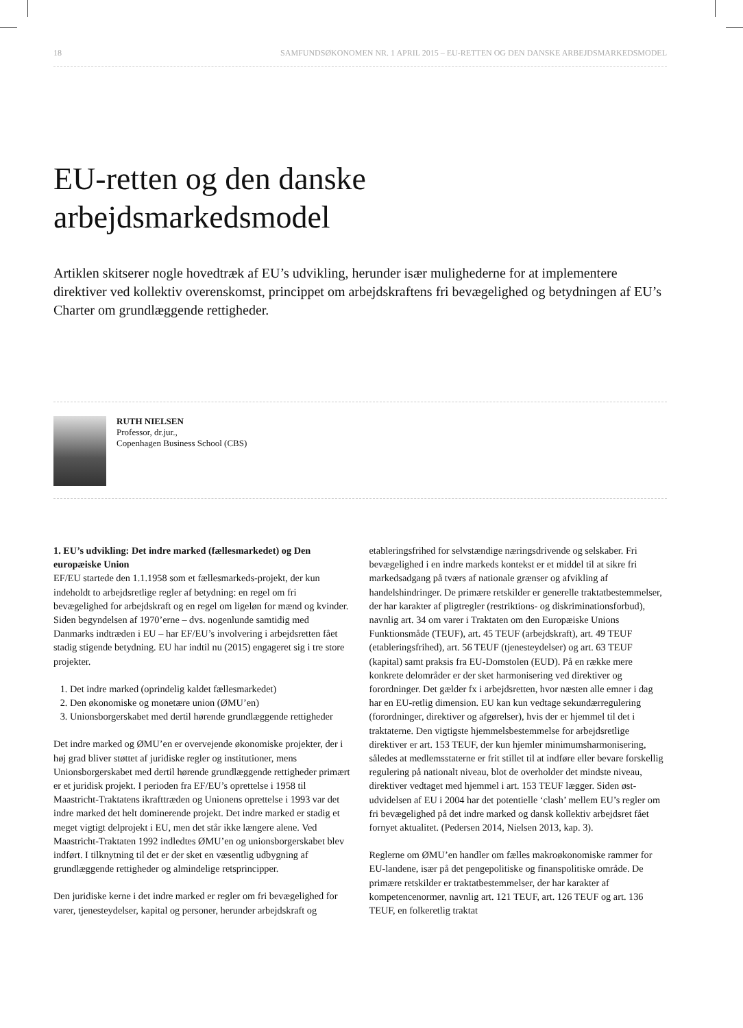18 SAMFUNDSØKONOMEN NR. 1 APRIL 2015 – EU-RETTEN OG DEN DANSKE ARBEJDSMARKEDSMODEL
EU-retten og den danske
arbejdsmarkedsmodel
Artiklen skitserer nogle hovedtræk af EU’s udvikling, herunder især mulighederne for at implementere direktiver ved kollektiv overenskomst, princippet om arbejdskraftens fri bevægelighed og betydningen af EU’s Charter om grundlæggende rettigheder.
RUTH NIELSEN
Professor, dr.jur.,
Copenhagen Business School (CBS)
1. EU’s udvikling: Det indre marked (fællesmarkedet) og Den europæiske Union
EF/EU startede den 1.1.1958 som et fællesmarkeds-projekt, der kun indeholdt to arbejdsretlige regler af betydning: en regel om fri bevægelighed for arbejdskraft og en regel om ligeløn for mænd og kvinder. Siden begyndelsen af 1970’erne – dvs. nogenlunde samtidig med Danmarks indtræden i EU – har EF/EU’s involvering i arbejdsretten fået stadig stigende betydning. EU har indtil nu (2015) engageret sig i tre store projekter.
1. Det indre marked (oprindelig kaldet fællesmarkedet)
2. Den økonomiske og monetære union (ØMU’en)
3. Unionsborgerskabet med dertil hørende grundlæggende rettigheder
Det indre marked og ØMU’en er overvejende økonomiske projekter, der i høj grad bliver støttet af juridiske regler og institutioner, mens Unionsborgerskabet med dertil hørende grundlæggende rettigheder primært er et juridisk projekt. I perioden fra EF/EU’s oprettelse i 1958 til Maastricht-Traktatens ikrafttræden og Unionens oprettelse i 1993 var det indre marked det helt dominerende projekt. Det indre marked er stadig et meget vigtigt delprojekt i EU, men det står ikke længere alene. Ved Maastricht-Traktaten 1992 indledtes ØMU’en og unionsborgerskabet blev indført. I tilknytning til det er der sket en væsentlig udbygning af grundlæggende rettigheder og almindelige retsprincipper.
Den juridiske kerne i det indre marked er regler om fri bevægelighed for varer, tjenesteydelser, kapital og personer, herunder arbejdskraft og etableringsfrihed for selvstændige næringsdrivende og selskaber. Fri bevægelighed i en indre markeds kontekst er et middel til at sikre fri markedsadgang på tværs af nationale grænser og afvikling af handelshindringer. De primære retskilder er generelle traktatbestemmelser, der har karakter af pligtregler (restriktions- og diskriminationsforbud), navnlig art. 34 om varer i Traktaten om den Europæiske Unions Funktionsmåde (TEUF), art. 45 TEUF (arbejdskraft), art. 49 TEUF (etableringsfrihed), art. 56 TEUF (tjenesteydelser) og art. 63 TEUF (kapital) samt praksis fra EU-Domstolen (EUD). På en række mere konkrete delområder er der sket harmonisering ved direktiver og forordninger. Det gælder fx i arbejdsretten, hvor næsten alle emner i dag har en EU-retlig dimension. EU kan kun vedtage sekundærregulering (forordninger, direktiver og afgørelser), hvis der er hjemmel til det i traktaterne. Den vigtigste hjemmelsbestemmelse for arbejdsretlige direktiver er art. 153 TEUF, der kun hjemler minimumsharmonisering, således at medlemsstaterne er frit stillet til at indføre eller bevare forskellig regulering på nationalt niveau, blot de overholder det mindste niveau, direktiver vedtaget med hjemmel i art. 153 TEUF lægger. Siden øst-udvidelsen af EU i 2004 har det potentielle ‘clash’ mellem EU’s regler om fri bevægelighed på det indre marked og dansk kollektiv arbejdsret fået fornyet aktualitet. (Pedersen 2014, Nielsen 2013, kap. 3).
Reglerne om ØMU’en handler om fælles makroøkonomiske rammer for EU-landene, især på det pengepolitiske og finanspolitiske område. De primære retskilder er traktatbestemmelser, der har karakter af kompetencenormer, navnlig art. 121 TEUF, art. 126 TEUF og art. 136 TEUF, en folkeretlig traktat